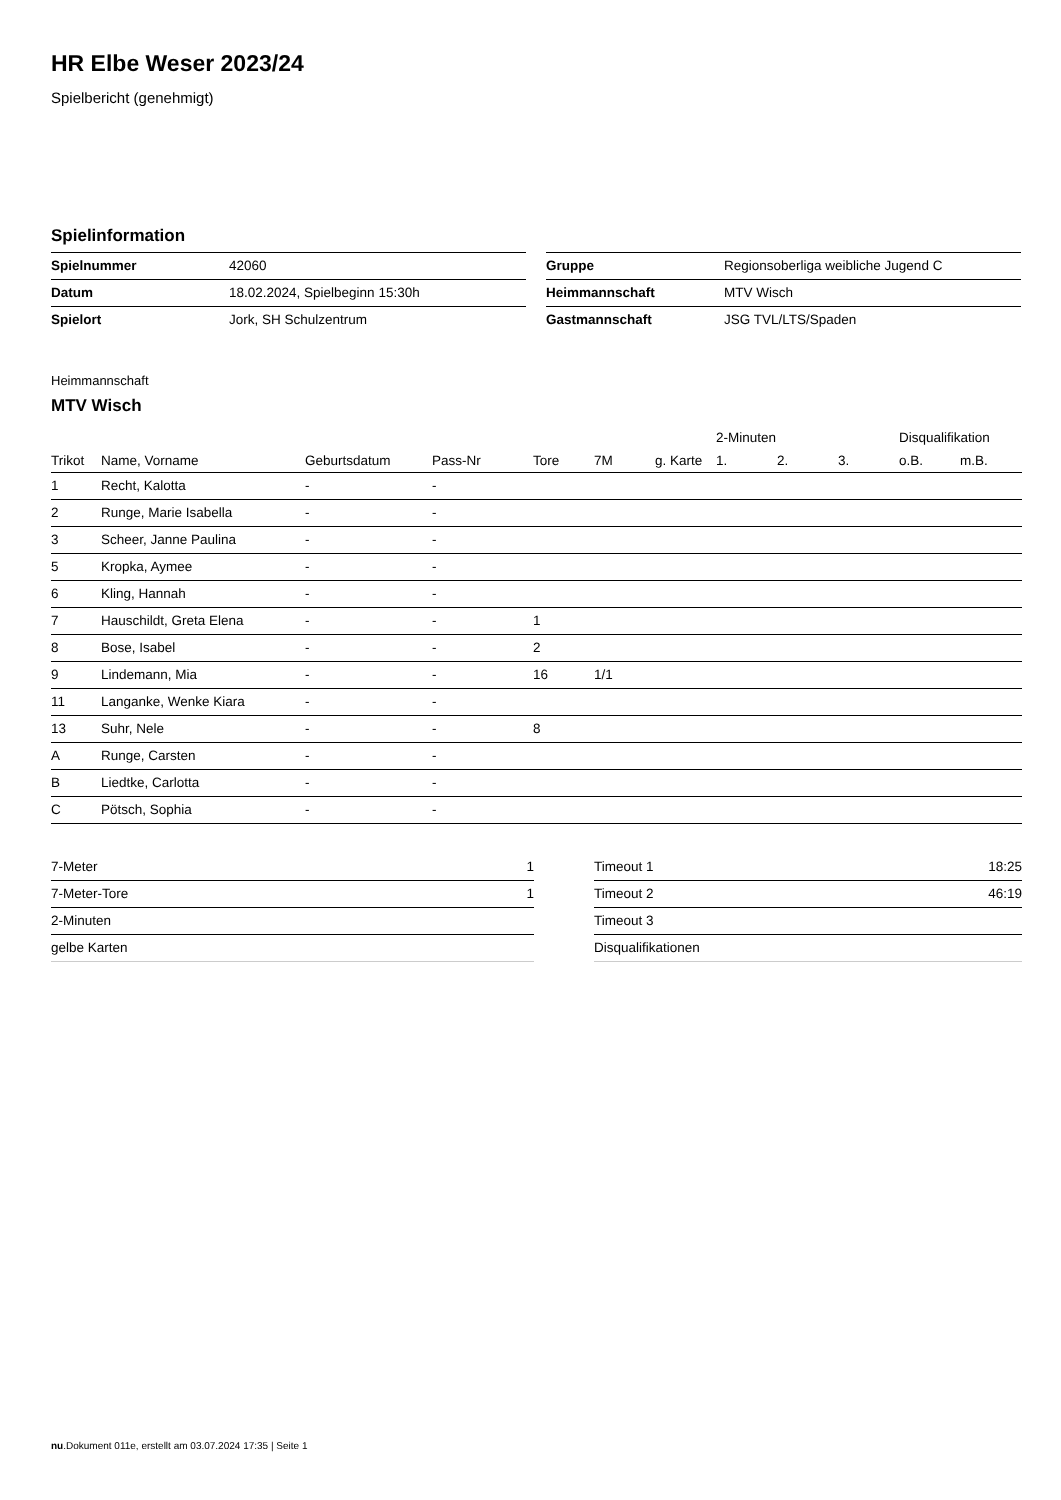HR Elbe Weser 2023/24
Spielbericht (genehmigt)
Spielinformation
| Spielnummer | 42060 |
| Datum | 18.02.2024, Spielbeginn 15:30h |
| Spielort | Jork, SH Schulzentrum |
| Gruppe | Regionsoberliga weibliche Jugend C |
| Heimmannschaft | MTV Wisch |
| Gastmannschaft | JSG TVL/LTS/Spaden |
Heimmannschaft
MTV Wisch
| | | | | | | | | 2-Minuten | | | Disqualifikation | |
| --- | --- | --- | --- | --- | --- | --- | --- | --- | --- | --- | --- | --- |
| Trikot | Name, Vorname | Geburtsdatum | Pass-Nr | Tore | 7M | g. Karte | | 1. | 2. | 3. | o.B. | m.B. |
| 1 | Recht, Kalotta | - | - | | | | | | | | | |
| 2 | Runge, Marie Isabella | - | - | | | | | | | | | |
| 3 | Scheer, Janne Paulina | - | - | | | | | | | | | |
| 5 | Kropka, Aymee | - | - | | | | | | | | | |
| 6 | Kling, Hannah | - | - | | | | | | | | | |
| 7 | Hauschildt, Greta Elena | - | - | 1 | | | | | | | | |
| 8 | Bose, Isabel | - | - | 2 | | | | | | | | |
| 9 | Lindemann, Mia | - | - | 16 | 1/1 | | | | | | | |
| 11 | Langanke, Wenke Kiara | - | - | | | | | | | | | |
| 13 | Suhr, Nele | - | - | 8 | | | | | | | | |
| A | Runge, Carsten | - | - | | | | | | | | | |
| B | Liedtke, Carlotta | - | - | | | | | | | | | |
| C | Pötsch, Sophia | - | - | | | | | | | | | |
| 7-Meter | 1 |
| 7-Meter-Tore | 1 |
| 2-Minuten | |
| gelbe Karten | |
| Timeout 1 | 18:25 |
| Timeout 2 | 46:19 |
| Timeout 3 | |
| Disqualifikationen | |
nu.Dokument 011e, erstellt am 03.07.2024 17:35 | Seite 1